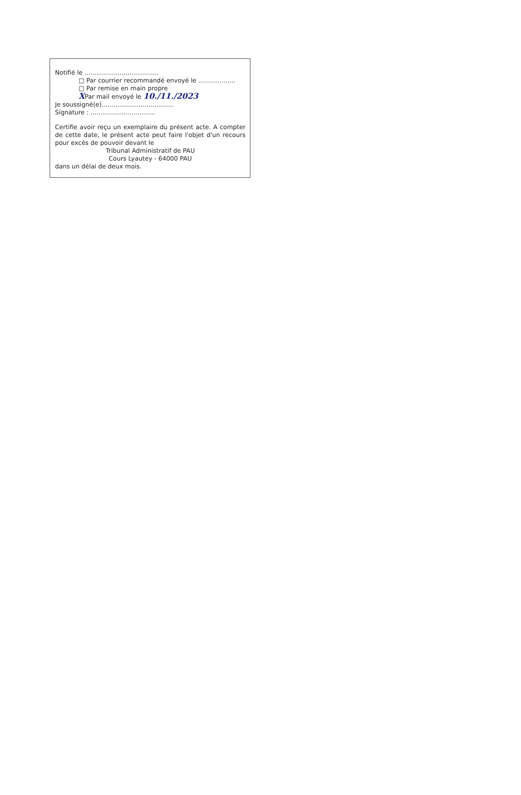Notifié le ......................................
□ Par courrier recommandé envoyé le ...................
□ Par remise en main propre
XPar mail envoyé le 10./11./2023
Je soussigné(e).....................................
Signature : .................................
Certifie avoir reçu un exemplaire du présent acte. A compter de cette date, le présent acte peut faire l'objet d'un recours pour excès de pouvoir devant le
Tribunal Administratif de PAU
Cours Lyautey - 64000 PAU
dans un délai de deux mois.